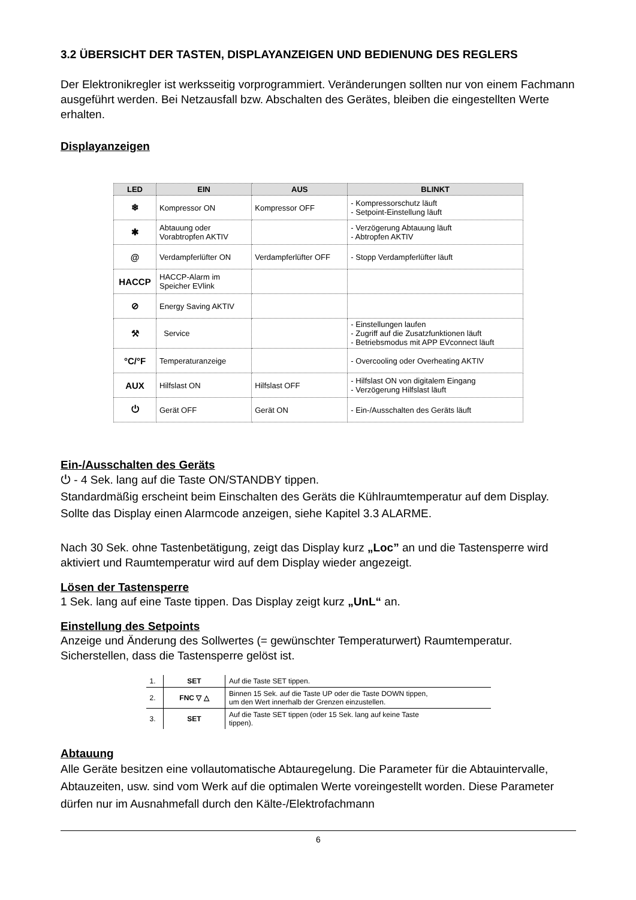3.2 ÜBERSICHT DER TASTEN, DISPLAYANZEIGEN UND BEDIENUNG DES REGLERS
Der Elektronikregler ist werksseitig vorprogrammiert. Veränderungen sollten nur von einem Fachmann ausgeführt werden. Bei Netzausfall bzw. Abschalten des Gerätes, bleiben die eingestellten Werte erhalten.
Displayanzeigen
| LED | EIN | AUS | BLINKT |
| --- | --- | --- | --- |
| ❄ | Kompressor ON | Kompressor OFF | - Kompressorschutz läuft - Setpoint-Einstellung läuft |
| ✱ | Abtauung oder Vorabtropfen AKTIV | | - Verzögerung Abtauung läuft - Abtropfen AKTIV |
| @ | Verdampferlüfter ON | Verdampferlüfter OFF | - Stopp Verdampferlüfter läuft |
| HACCP | HACCP-Alarm im Speicher EVlink | | |
| ⊘ | Energy Saving AKTIV | | |
| ⚒ | Service | | - Einstellungen laufen - Zugriff auf die Zusatzfunktionen läuft - Betriebsmodus mit APP EVconnect läuft |
| °C/°F | Temperaturanzeige | | - Overcooling oder Overheating AKTIV |
| AUX | Hilfslast ON | Hilfslast OFF | - Hilfslast ON von digitalem Eingang - Verzögerung Hilfslast läuft |
| ⏻ | Gerät OFF | Gerät ON | - Ein-/Ausschalten des Geräts läuft |
Ein-/Ausschalten des Geräts
⏻ - 4 Sek. lang auf die Taste ON/STANDBY tippen.
Standardmäßig erscheint beim Einschalten des Geräts die Kühlraumtemperatur auf dem Display. Sollte das Display einen Alarmcode anzeigen, siehe Kapitel 3.3 ALARME.
Nach 30 Sek. ohne Tastenbetätigung, zeigt das Display kurz „Loc” an und die Tastensperre wird aktiviert und Raumtemperatur wird auf dem Display wieder angezeigt.
Lösen der Tastensperre
1 Sek. lang auf eine Taste tippen. Das Display zeigt kurz „UnL“ an.
Einstellung des Setpoints
Anzeige und Änderung des Sollwertes (= gewünschter Temperaturwert) Raumtemperatur. Sicherstellen, dass die Tastensperre gelöst ist.
| 1. | SET | Auf die Taste SET tippen. |
| 2. | FNC ▽ △ | Binnen 15 Sek. auf die Taste UP oder die Taste DOWN tippen, um den Wert innerhalb der Grenzen einzustellen. |
| 3. | SET | Auf die Taste SET tippen (oder 15 Sek. lang auf keine Taste tippen). |
Abtauung
Alle Geräte besitzen eine vollautomatische Abtauregelung. Die Parameter für die Abtauintervalle, Abtauzeiten, usw. sind vom Werk auf die optimalen Werte voreingestellt worden. Diese Parameter dürfen nur im Ausnahmefall durch den Kälte-/Elektrofachmann
6